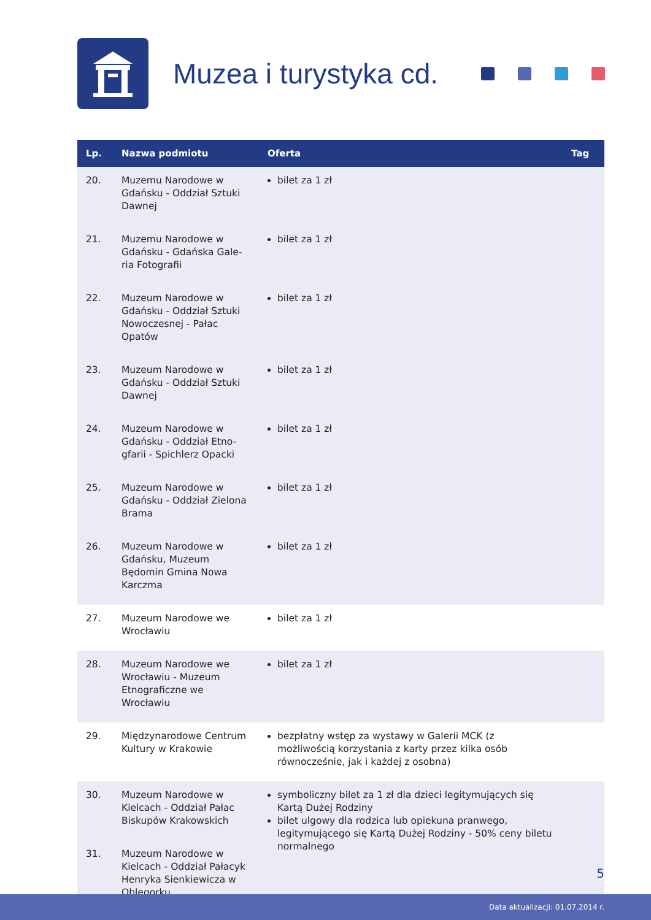Muzea i turystyka cd.
| Lp. | Nazwa podmiotu | Oferta | Tag |
| --- | --- | --- | --- |
| 20. | Muzemu Narodowe w Gdańsku - Oddział Sztuki Dawnej | bilet za 1 zł | |
| 21. | Muzemu Narodowe w Gdańsku - Gdańska Gale-ria Fotografii | bilet za 1 zł | |
| 22. | Muzeum Narodowe w Gdańsku - Oddział Sztuki Nowoczesnej - Pałac Opatów | bilet za 1 zł | |
| 23. | Muzeum Narodowe w Gdańsku - Oddział Sztuki Dawnej | bilet za 1 zł | |
| 24. | Muzeum Narodowe w Gdańsku - Oddział Etno-gfarii - Spichlerz Opacki | bilet za 1 zł | |
| 25. | Muzeum Narodowe w Gdańsku - Oddział Zielona Brama | bilet za 1 zł | |
| 26. | Muzeum Narodowe w Gdańsku, Muzeum Będomin Gmina Nowa Karczma | bilet za 1 zł | |
| 27. | Muzeum Narodowe we Wrocławiu | bilet za 1 zł | |
| 28. | Muzeum Narodowe we Wrocławiu - Muzeum Etnograficzne we Wrocławiu | bilet za 1 zł | |
| 29. | Międzynarodowe Centrum Kultury w Krakowie | bezpłatny wstęp za wystawy w Galerii MCK (z możliwością korzystania z karty przez kilka osób równocześnie, jak i każdej z osobna) | |
| 30. | Muzeum Narodowe w Kielcach - Oddział Pałac Biskupów Krakowskich | symboliczny bilet za 1 zł dla dzieci legitymujących się Kartą Dużej Rodziny bilet ulgowy dla rodzica lub opiekuna pranwego, legitymującego się Kartą Dużej Rodziny - 50% ceny biletu normalnego | |
| 31. | Muzeum Narodowe w Kielcach - Oddział Pałacyk Henryka Sienkiewicza w Oblęgorku | | |
5
Data aktualizacji: 01.07.2014 r.